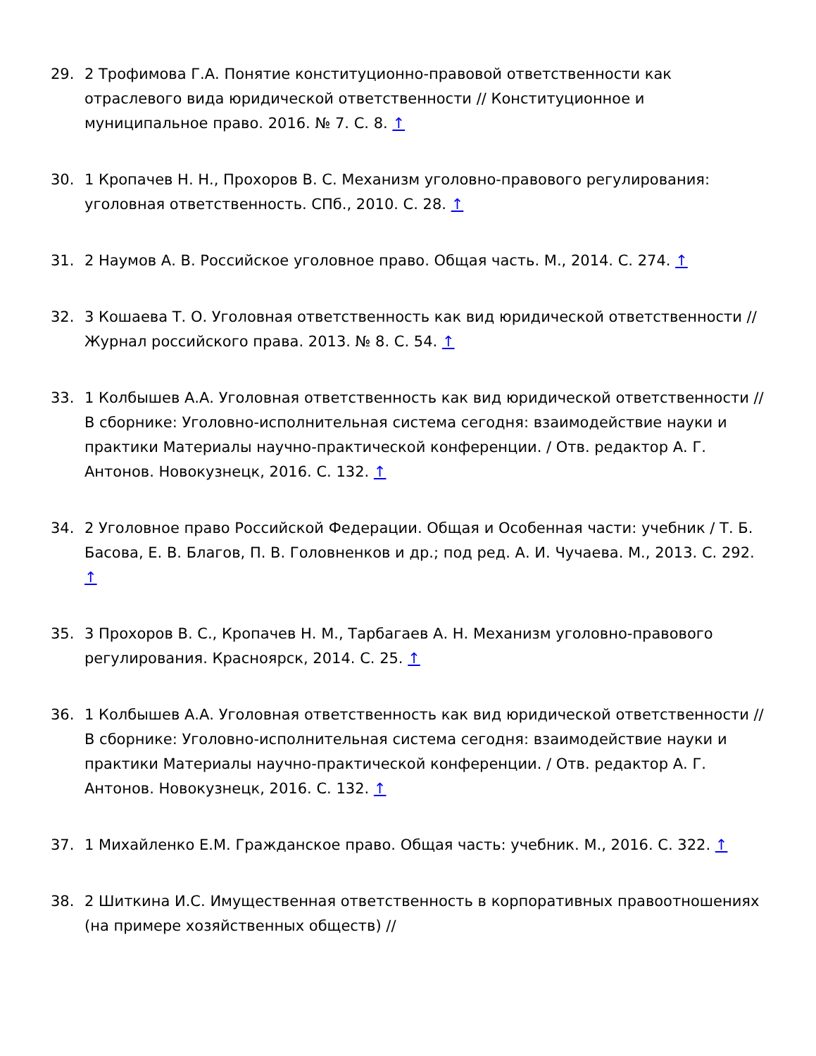29. 2 Трофимова Г.А. Понятие конституционно-правовой ответственности как отраслевого вида юридической ответственности // Конституционное и муниципальное право. 2016. № 7. С. 8. ↑
30. 1 Кропачев Н. Н., Прохоров В. С. Механизм уголовно-правового регулирования: уголовная ответственность. СПб., 2010. С. 28. ↑
31. 2 Наумов А. В. Российское уголовное право. Общая часть. М., 2014. С. 274. ↑
32. 3 Кошаева Т. О. Уголовная ответственность как вид юридической ответственности // Журнал российского права. 2013. № 8. С. 54. ↑
33. 1 Колбышев А.А. Уголовная ответственность как вид юридической ответственности // В сборнике: Уголовно-исполнительная система сегодня: взаимодействие науки и практики Материалы научно-практической конференции. / Отв. редактор А. Г. Антонов. Новокузнецк, 2016. С. 132. ↑
34. 2 Уголовное право Российской Федерации. Общая и Особенная части: учебник / Т. Б. Басова, Е. В. Благов, П. В. Головненков и др.; под ред. А. И. Чучаева. М., 2013. С. 292. ↑
35. 3 Прохоров В. С., Кропачев Н. М., Тарбагаев А. Н. Механизм уголовно-правового регулирования. Красноярск, 2014. С. 25. ↑
36. 1 Колбышев А.А. Уголовная ответственность как вид юридической ответственности // В сборнике: Уголовно-исполнительная система сегодня: взаимодействие науки и практики Материалы научно-практической конференции. / Отв. редактор А. Г. Антонов. Новокузнецк, 2016. С. 132. ↑
37. 1 Михайленко Е.М. Гражданское право. Общая часть: учебник. М., 2016. С. 322. ↑
38. 2 Шиткина И.С. Имущественная ответственность в корпоративных правоотношениях (на примере хозяйственных обществ) //